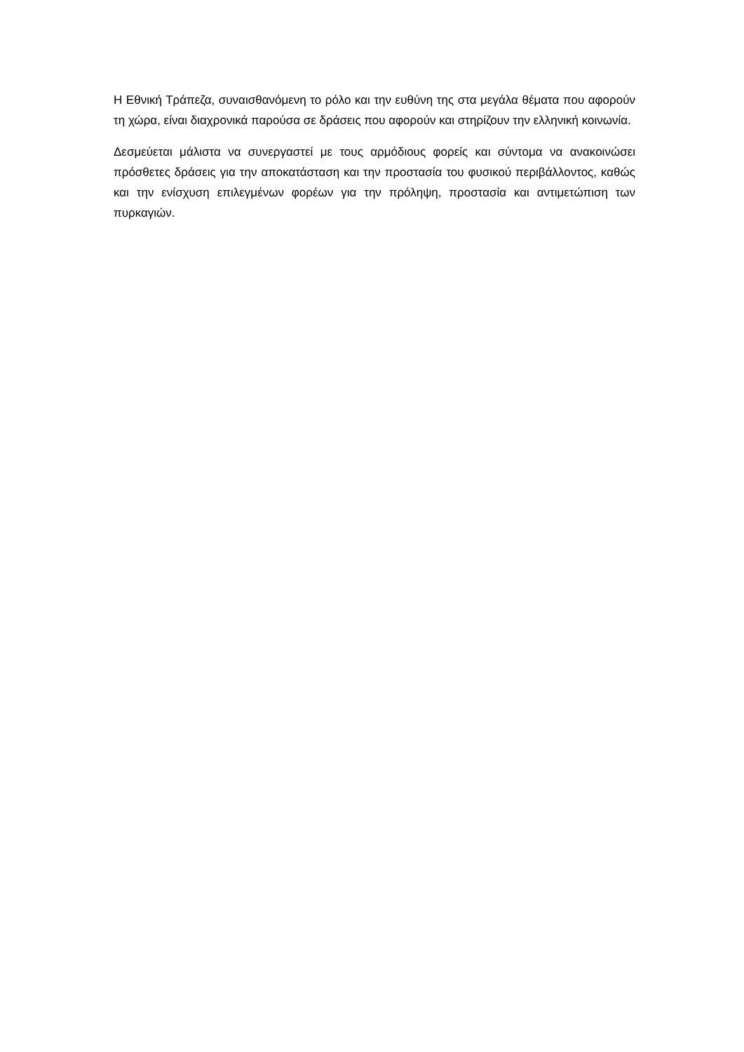Η Εθνική Τράπεζα, συναισθανόμενη το ρόλο και την ευθύνη της στα μεγάλα θέματα που αφορούν τη χώρα, είναι διαχρονικά παρούσα σε δράσεις που αφορούν και στηρίζουν την ελληνική κοινωνία.
Δεσμεύεται μάλιστα να συνεργαστεί με τους αρμόδιους φορείς και σύντομα να ανακοινώσει πρόσθετες δράσεις για την αποκατάσταση και την προστασία του φυσικού περιβάλλοντος, καθώς και την ενίσχυση επιλεγμένων φορέων για την πρόληψη, προστασία και αντιμετώπιση των πυρκαγιών.